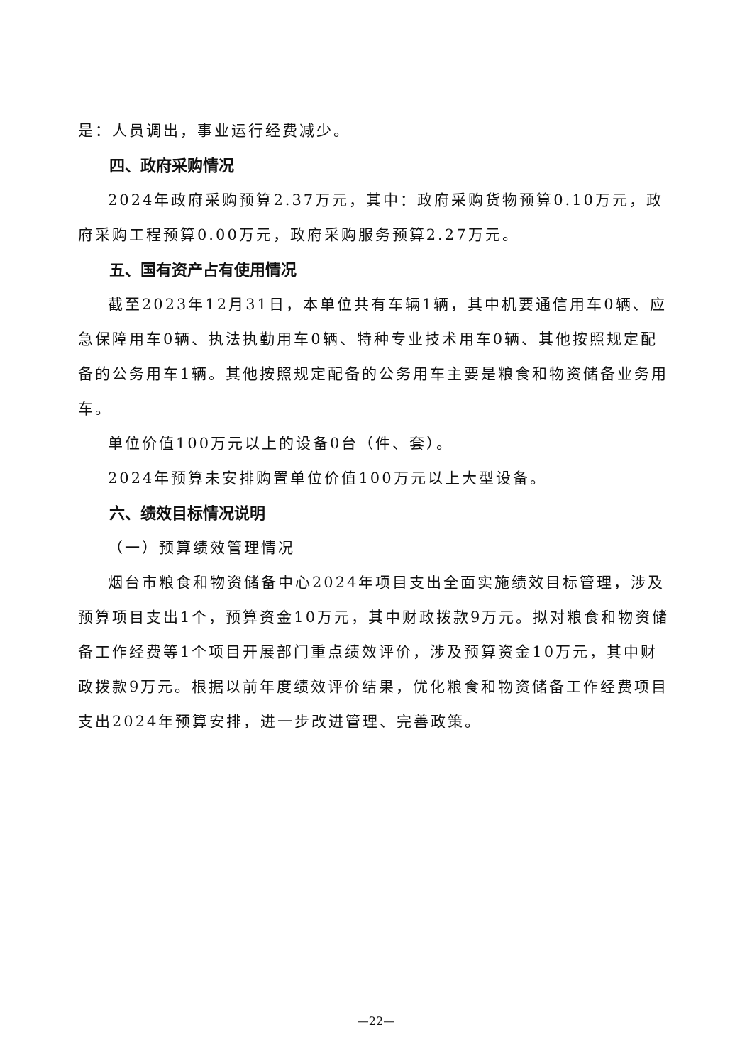是：人员调出，事业运行经费减少。
四、政府采购情况
2024年政府采购预算2.37万元，其中：政府采购货物预算0.10万元，政府采购工程预算0.00万元，政府采购服务预算2.27万元。
五、国有资产占有使用情况
截至2023年12月31日，本单位共有车辆1辆，其中机要通信用车0辆、应急保障用车0辆、执法执勤用车0辆、特种专业技术用车0辆、其他按照规定配备的公务用车1辆。其他按照规定配备的公务用车主要是粮食和物资储备业务用车。
单位价值100万元以上的设备0台（件、套）。
2024年预算未安排购置单位价值100万元以上大型设备。
六、绩效目标情况说明
（一）预算绩效管理情况
烟台市粮食和物资储备中心2024年项目支出全面实施绩效目标管理，涉及预算项目支出1个，预算资金10万元，其中财政拨款9万元。拟对粮食和物资储备工作经费等1个项目开展部门重点绩效评价，涉及预算资金10万元，其中财政拨款9万元。根据以前年度绩效评价结果，优化粮食和物资储备工作经费项目支出2024年预算安排，进一步改进管理、完善政策。
—22—